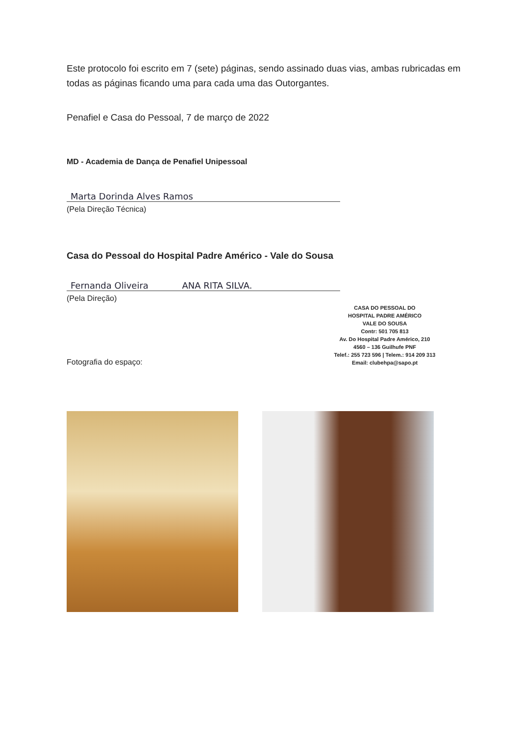Este protocolo foi escrito em 7 (sete) páginas, sendo assinado duas vias, ambas rubricadas em todas as páginas ficando uma para cada uma das Outorgantes.
Penafiel e Casa do Pessoal, 7 de março de 2022
MD - Academia de Dança de Penafiel Unipessoal
Marta Dorinda Alves Ramos
(Pela Direção Técnica)
Casa do Pessoal do Hospital Padre Américo - Vale do Sousa
Fernanda Oliveira ANA RITA SILVA.
(Pela Direção)
Fotografia do espaço:
CASA DO PESSOAL DO
HOSPITAL PADRE AMÉRICO
VALE DO SOUSA
Contr: 501 705 813
Av. Do Hospital Padre Américo, 210
4560 – 136 Guilhufe PNF
Telef.: 255 723 596 | Telem.: 914 209 313
Email: clubehpa@sapo.pt